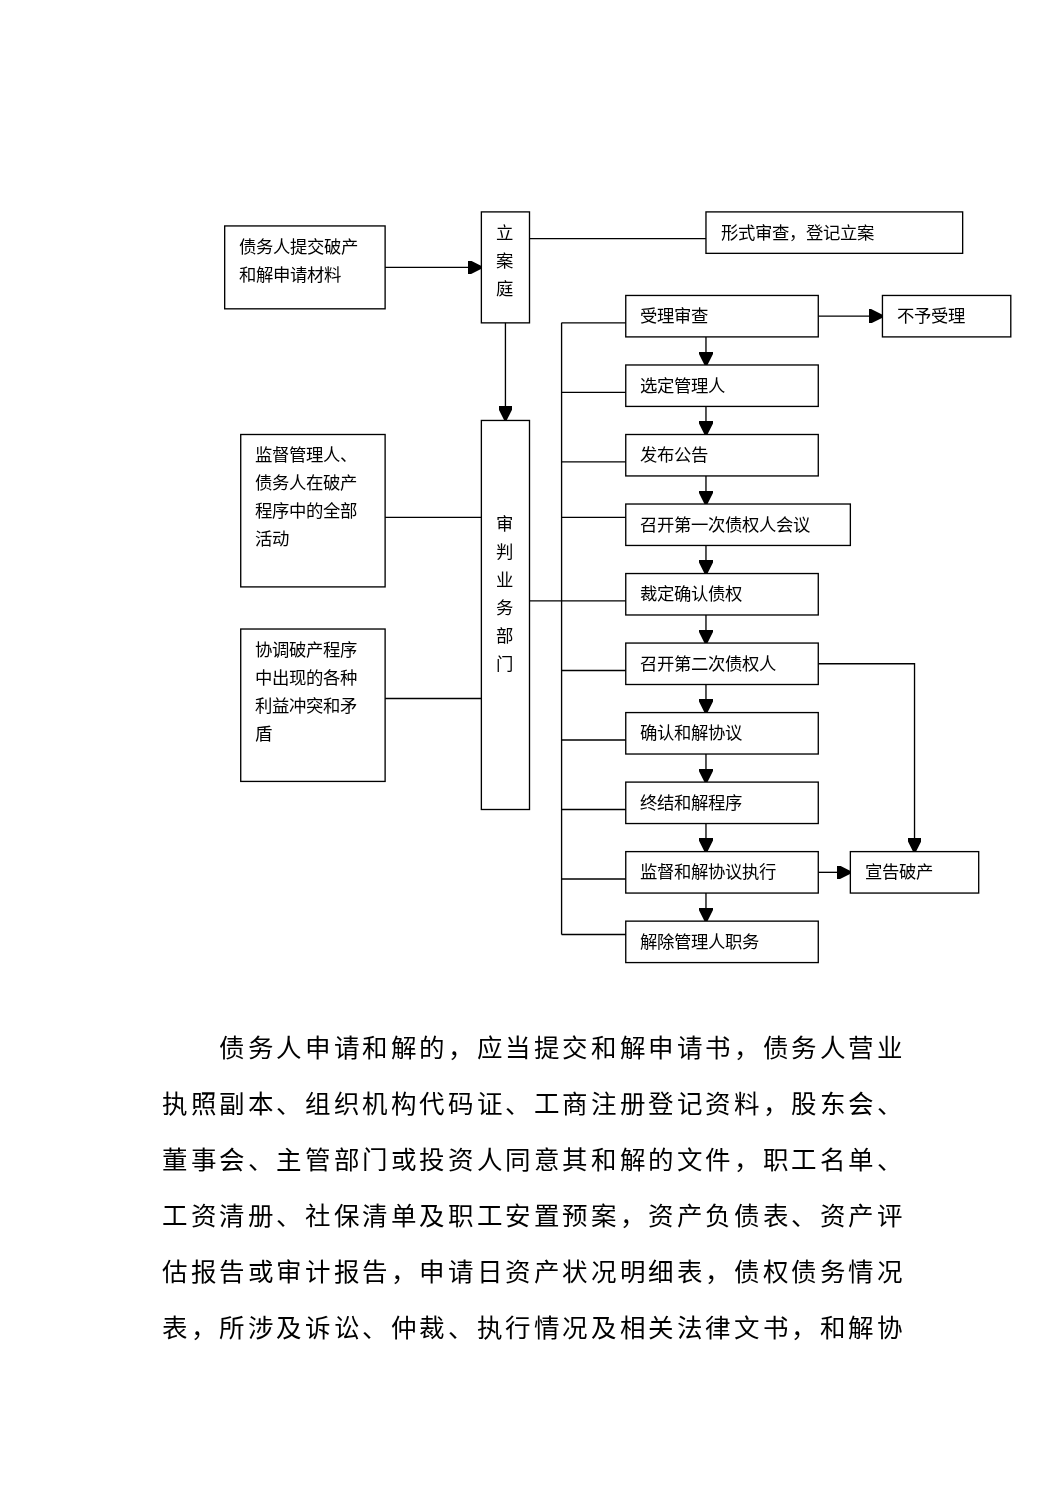债务人提交破产
和解申请材料
立
案
庭
形式审查，登记立案
监督管理人、
债务人在破产
程序中的全部
活动
协调破产程序
中出现的各种
利益冲突和矛
盾
审
判
业
务
部
门
受理审查
不予受理
选定管理人
发布公告
召开第一次债权人会议
裁定确认债权
召开第二次债权人
确认和解协议
终结和解程序
监督和解协议执行
宣告破产
解除管理人职务
　　债务人申请和解的，应当提交和解申请书，债务人营业
执照副本、组织机构代码证、工商注册登记资料，股东会、
董事会、主管部门或投资人同意其和解的文件，职工名单、
工资清册、社保清单及职工安置预案，资产负债表、资产评
估报告或审计报告，申请日资产状况明细表，债权债务情况
表，所涉及诉讼、仲裁、执行情况及相关法律文书，和解协